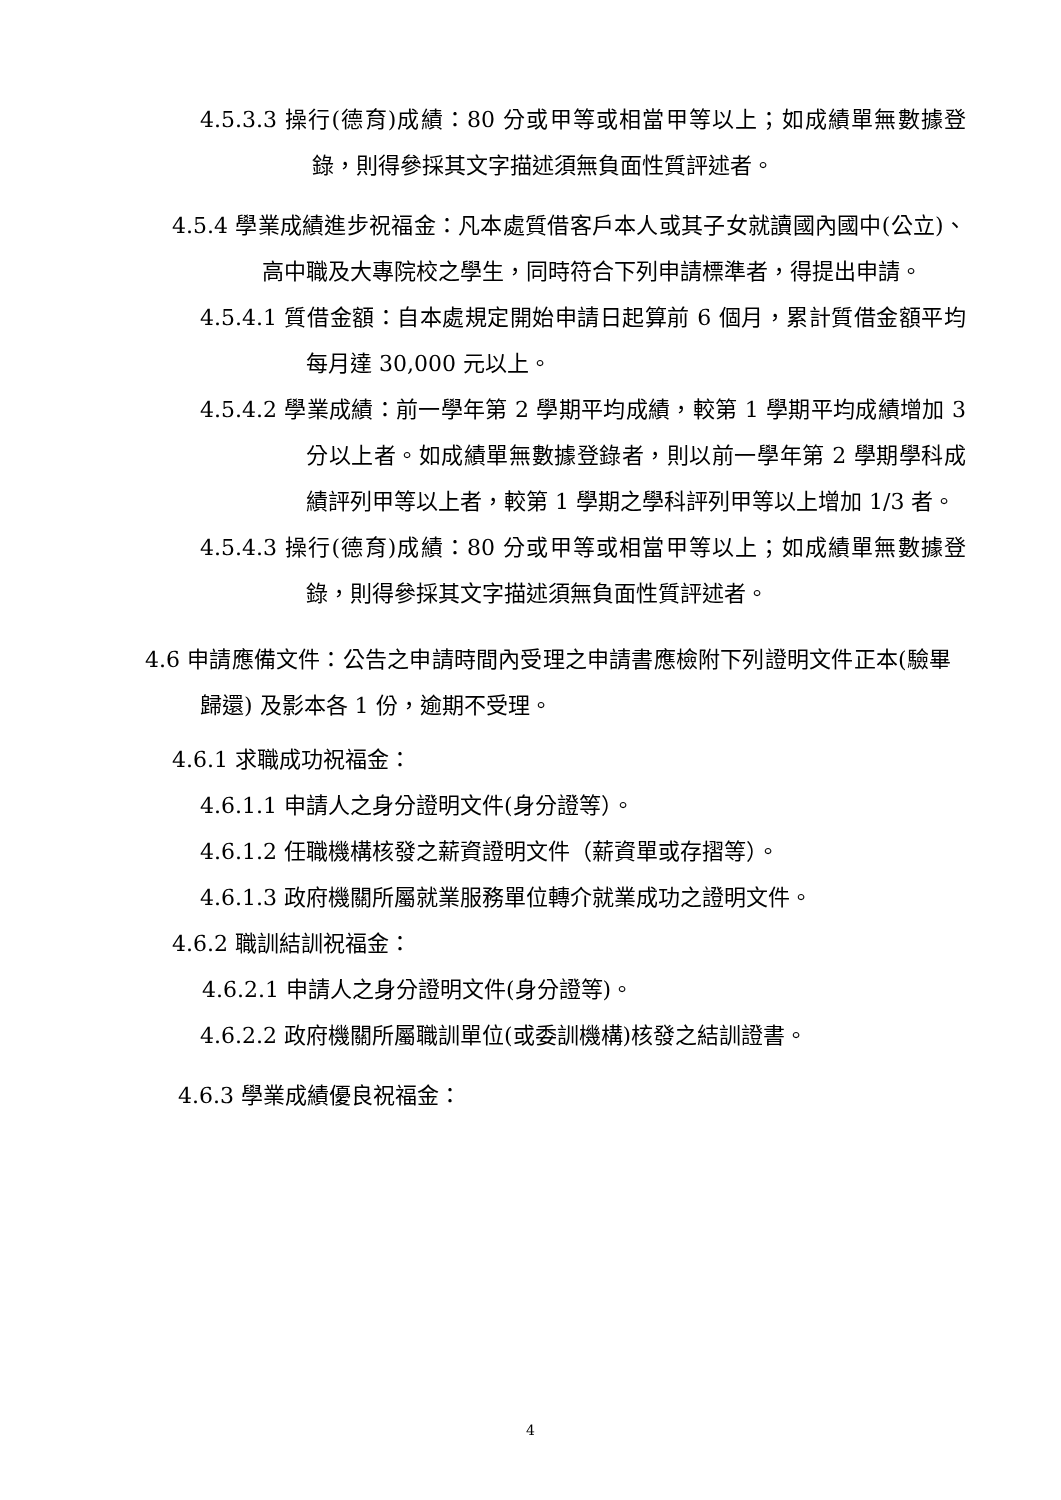4.5.3.3 操行(德育)成績：80 分或甲等或相當甲等以上；如成績單無數據登錄，則得參採其文字描述須無負面性質評述者。
4.5.4 學業成績進步祝福金：凡本處質借客戶本人或其子女就讀國內國中(公立)、高中職及大專院校之學生，同時符合下列申請標準者，得提出申請。
4.5.4.1 質借金額：自本處規定開始申請日起算前 6 個月，累計質借金額平均每月達 30,000 元以上。
4.5.4.2 學業成績：前一學年第 2 學期平均成績，較第 1 學期平均成績增加 3 分以上者。如成績單無數據登錄者，則以前一學年第 2 學期學科成績評列甲等以上者，較第 1 學期之學科評列甲等以上增加 1/3 者。
4.5.4.3 操行(德育)成績：80 分或甲等或相當甲等以上；如成績單無數據登錄，則得參採其文字描述須無負面性質評述者。
4.6 申請應備文件：公告之申請時間內受理之申請書應檢附下列證明文件正本(驗畢歸還) 及影本各 1 份，逾期不受理。
4.6.1 求職成功祝福金：
4.6.1.1 申請人之身分證明文件(身分證等）。
4.6.1.2 任職機構核發之薪資證明文件（薪資單或存摺等）。
4.6.1.3 政府機關所屬就業服務單位轉介就業成功之證明文件。
4.6.2 職訓結訓祝福金：
4.6.2.1 申請人之身分證明文件(身分證等)。
4.6.2.2 政府機關所屬職訓單位(或委訓機構)核發之結訓證書。
4.6.3 學業成績優良祝福金：
4